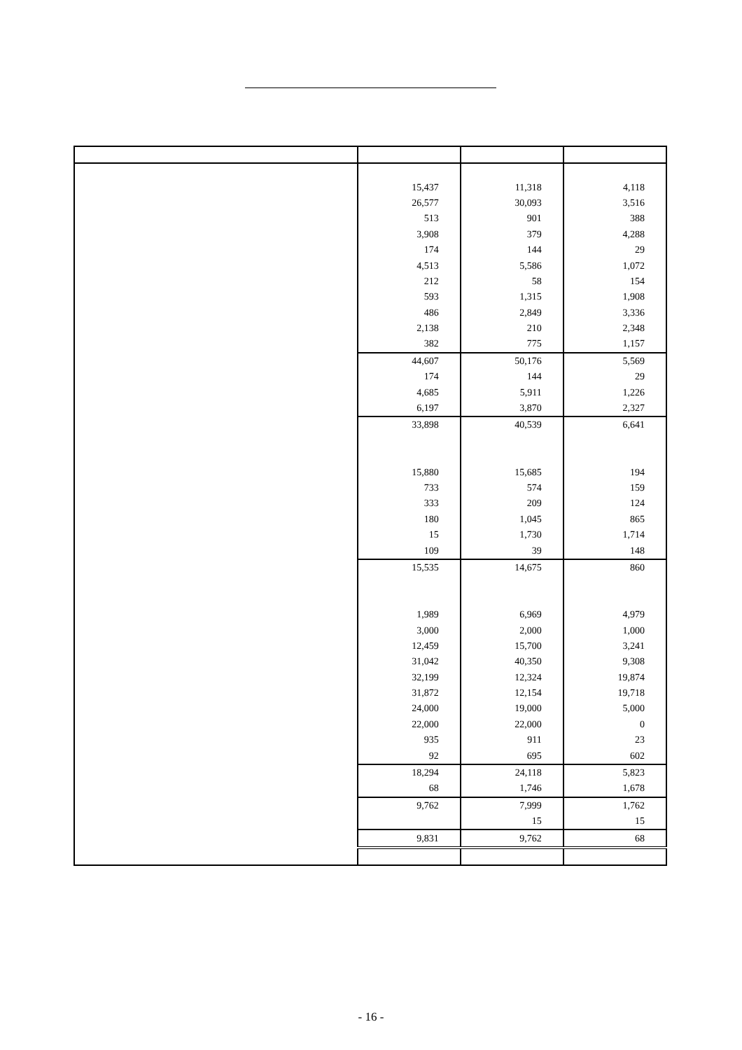| | 15,437 | 11,318 | 4,118 |
| | 26,577 | 30,093 | 3,516 |
| | 513 | 901 | 388 |
| | 3,908 | 379 | 4,288 |
| | 174 | 144 | 29 |
| | 4,513 | 5,586 | 1,072 |
| | 212 | 58 | 154 |
| | 593 | 1,315 | 1,908 |
| | 486 | 2,849 | 3,336 |
| | 2,138 | 210 | 2,348 |
| | 382 | 775 | 1,157 |
| | 44,607 | 50,176 | 5,569 |
| | 174 | 144 | 29 |
| | 4,685 | 5,911 | 1,226 |
| | 6,197 | 3,870 | 2,327 |
| | 33,898 | 40,539 | 6,641 |
| | 15,880 | 15,685 | 194 |
| | 733 | 574 | 159 |
| | 333 | 209 | 124 |
| | 180 | 1,045 | 865 |
| | 15 | 1,730 | 1,714 |
| | 109 | 39 | 148 |
| | 15,535 | 14,675 | 860 |
| | 1,989 | 6,969 | 4,979 |
| | 3,000 | 2,000 | 1,000 |
| | 12,459 | 15,700 | 3,241 |
| | 31,042 | 40,350 | 9,308 |
| | 32,199 | 12,324 | 19,874 |
| | 31,872 | 12,154 | 19,718 |
| | 24,000 | 19,000 | 5,000 |
| | 22,000 | 22,000 | 0 |
| | 935 | 911 | 23 |
| | 92 | 695 | 602 |
| | 18,294 | 24,118 | 5,823 |
| | 68 | 1,746 | 1,678 |
| | 9,762 | 7,999 | 1,762 |
| | | 15 | 15 |
| | 9,831 | 9,762 | 68 |
- 16 -